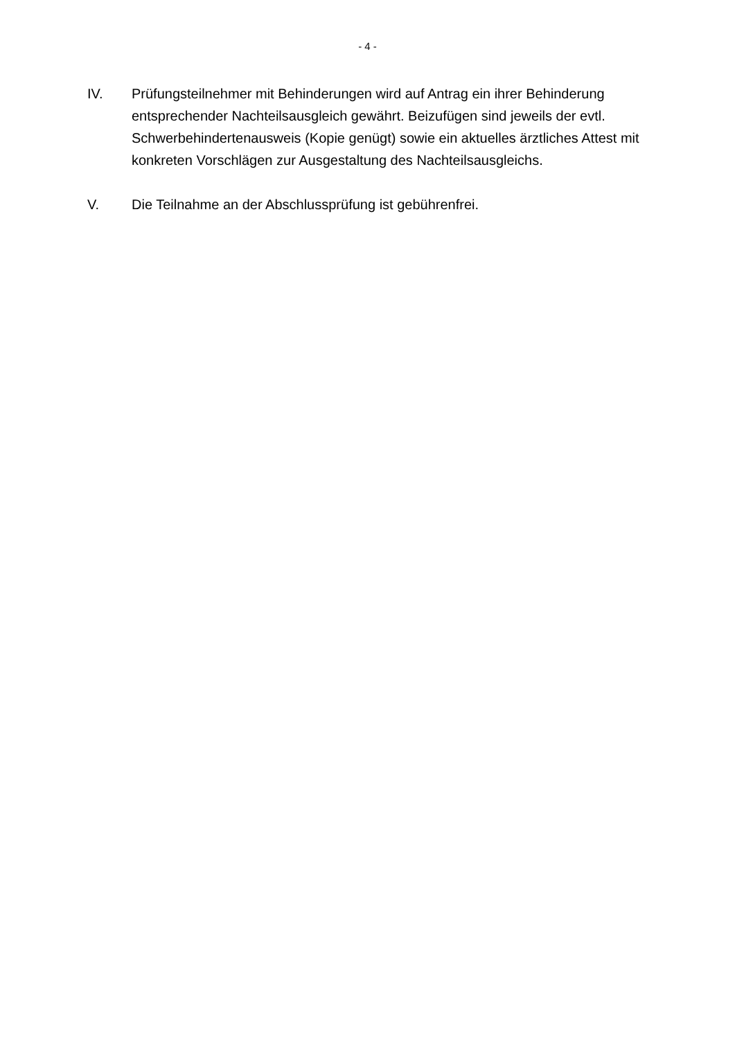- 4 -
IV. Prüfungsteilnehmer mit Behinderungen wird auf Antrag ein ihrer Behinderung entsprechender Nachteilsausgleich gewährt. Beizufügen sind jeweils der evtl. Schwerbehindertenausweis (Kopie genügt) sowie ein aktuelles ärztliches Attest mit konkreten Vorschlägen zur Ausgestaltung des Nachteilsausgleichs.
V. Die Teilnahme an der Abschlussprüfung ist gebührenfrei.